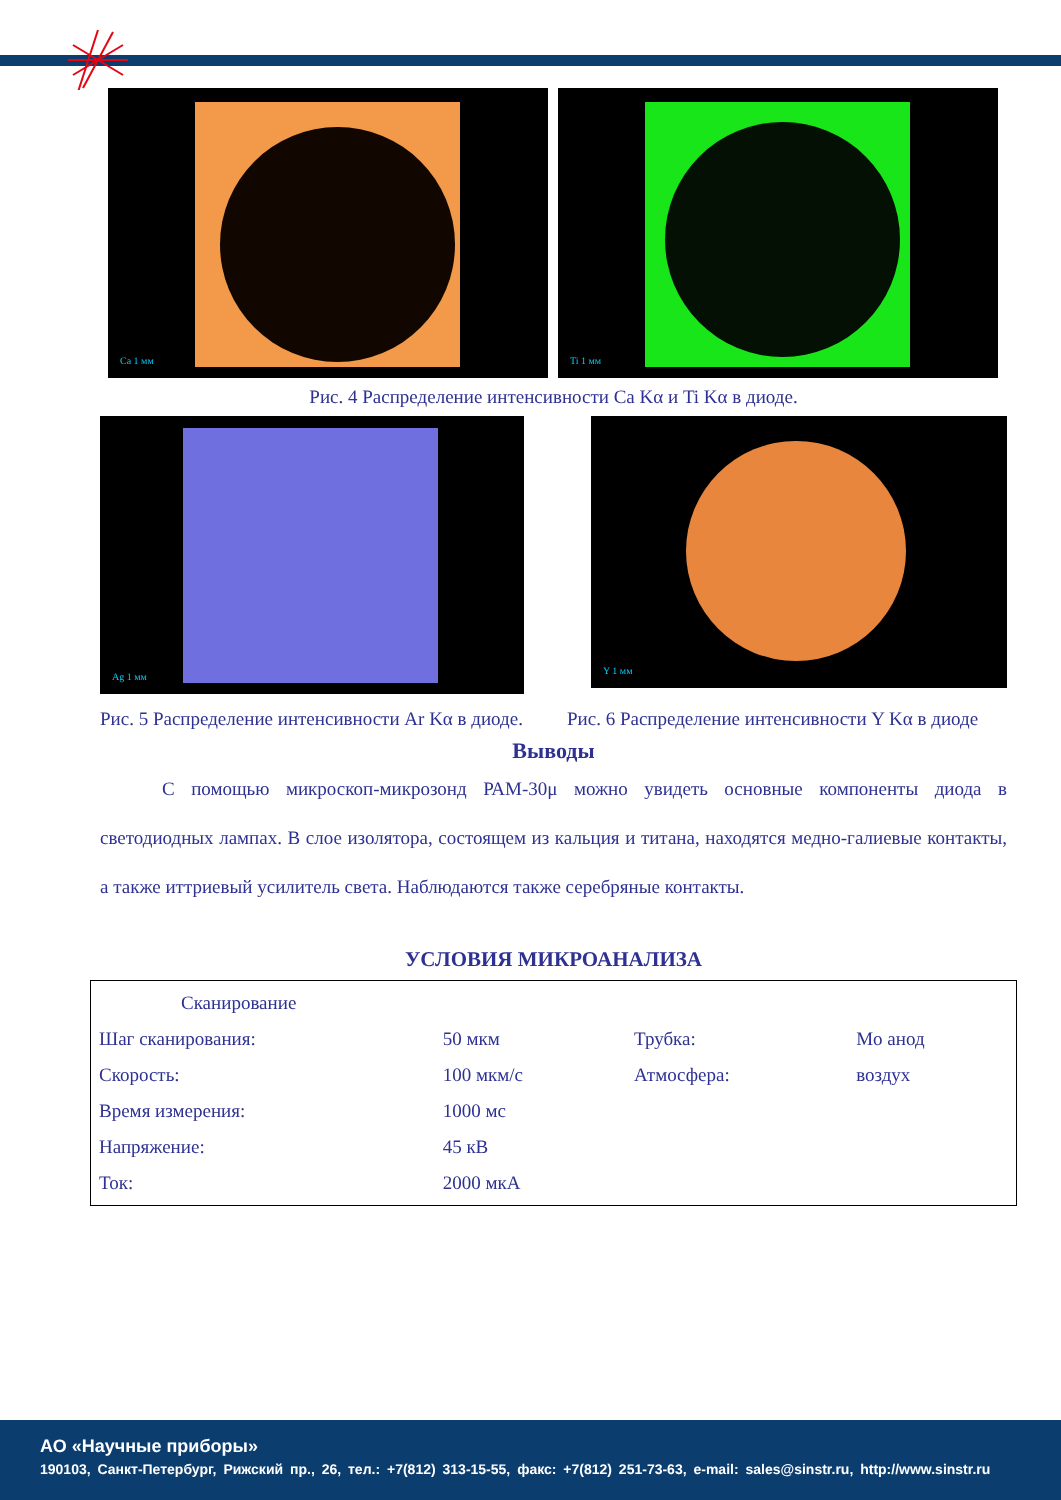Ca 1 мм
Ti 1 мм
Рис. 4 Распределение интенсивности Ca Kα и Ti Kα в диоде.
Ag 1 мм
Y 1 мм
Рис. 5 Распределение интенсивности Ar Kα в диоде.
Рис. 6 Распределение интенсивности Y Kα в диоде
Выводы
С помощью микроскоп-микрозонд РАМ-30μ можно увидеть основные компоненты диода в светодиодных лампах. В слое изолятора, состоящем из кальция и титана, находятся медно-галиевые контакты, а также иттриевый усилитель света. Наблюдаются также серебряные контакты.
УСЛОВИЯ МИКРОАНАЛИЗА
| Сканирование | | | |
| Шаг сканирования: | 50 мкм | Трубка: | Mo анод |
| Скорость: | 100 мкм/с | Атмосфера: | воздух |
| Время измерения: | 1000 мс | | |
| Напряжение: | 45 кВ | | |
| Ток: | 2000 мкА | | |
АО «Научные приборы»
190103, Санкт-Петербург, Рижский пр., 26, тел.: +7(812) 313-15-55, факс: +7(812) 251-73-63, e-mail: sales@sinstr.ru, http://www.sinstr.ru